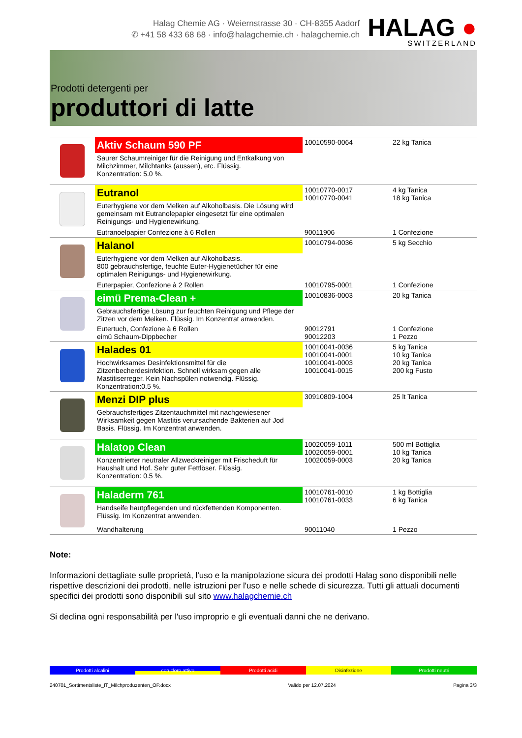Halag Chemie AG · Weiernstrasse 30 · CH-8355 Aadorf
✆ +41 58 433 68 68 · info@halagchemie.ch · halagchemie.ch
HALAG ●
SWITZERLAND
Prodotti detergenti per
produttori di latte
| | Aktiv Schaum 590 PF | 10010590-0064 | 22 kg Tanica |
| | Saurer Schaumreiniger für die Reinigung und Entkalkung von Milchzimmer, Milchtanks (aussen), etc. Flüssig. Konzentration: 5.0 %. | | |
| | Eutranol | 10010770-0017 10010770-0041 | 4 kg Tanica 18 kg Tanica |
| | Euterhygiene vor dem Melken auf Alkoholbasis. Die Lösung wird gemeinsam mit Eutranolepapier eingesetzt für eine optimalen Reinigungs- und Hygienewirkung. | | |
| | Eutranoelpapier Confezione à 6 Rollen | 90011906 | 1 Confezione |
| | Halanol | 10010794-0036 | 5 kg Secchio |
| | Euterhygiene vor dem Melken auf Alkoholbasis. 800 gebrauchsfertige, feuchte Euter-Hygienetücher für eine optimalen Reinigungs- und Hygienewirkung. | | |
| | Euterpapier, Confezione à 2 Rollen | 10010795-0001 | 1 Confezione |
| | eimü Prema-Clean + | 10010836-0003 | 20 kg Tanica |
| | Gebrauchsfertige Lösung zur feuchten Reinigung und Pflege der Zitzen vor dem Melken. Flüssig. Im Konzentrat anwenden. | | |
| | Eutertuch, Confezione à 6 Rollen eimü Schaum-Dippbecher | 90012791 90012203 | 1 Confezione 1 Pezzo |
| | Halades 01 | 10010041-0036 10010041-0001 10010041-0003 10010041-0015 | 5 kg Tanica 10 kg Tanica 20 kg Tanica 200 kg Fusto |
| | Hochwirksames Desinfektionsmittel für die Zitzenbecherdesinfektion. Schnell wirksam gegen alle Mastitiserreger. Kein Nachspülen notwendig. Flüssig. Konzentration:0.5 %. | | |
| | Menzi DIP plus | 30910809-1004 | 25 lt Tanica |
| | Gebrauchsfertiges Zitzentauchmittel mit nachgewiesener Wirksamkeit gegen Mastitis verursachende Bakterien auf Jod Basis. Flüssig. Im Konzentrat anwenden. | | |
| | Halatop Clean | 10020059-1011 10020059-0001 10020059-0003 | 500 ml Bottiglia 10 kg Tanica 20 kg Tanica |
| | Konzentrierter neutraler Allzweckreiniger mit Frischeduft für Haushalt und Hof. Sehr guter Fettlöser. Flüssig. Konzentration: 0.5 %. | | |
| | Haladerm 761 | 10010761-0010 10010761-0033 | 1 kg Bottiglia 6 kg Tanica |
| | Handseife hautpflegenden und rückfettenden Komponenten. Flüssig. Im Konzentrat anwenden. | | |
| | Wandhalterung | 90011040 | 1 Pezzo |
Note:
Informazioni dettagliate sulle proprietà, l'uso e la manipolazione sicura dei prodotti Halag sono disponibili nelle rispettive descrizioni dei prodotti, nelle istruzioni per l'uso e nelle schede di sicurezza. Tutti gli attuali documenti specifici dei prodotti sono disponibili sul sito www.halagchemie.ch
Si declina ogni responsabilità per l'uso improprio e gli eventuali danni che ne derivano.
Prodotti alcalini con cloro attivo Prodotti acidi Disinfezione Prodotti neutri
240701_Sortimentsliste_IT_Milchproduzenten_OP.docx Valido per 12.07.2024 Pagina 3/3